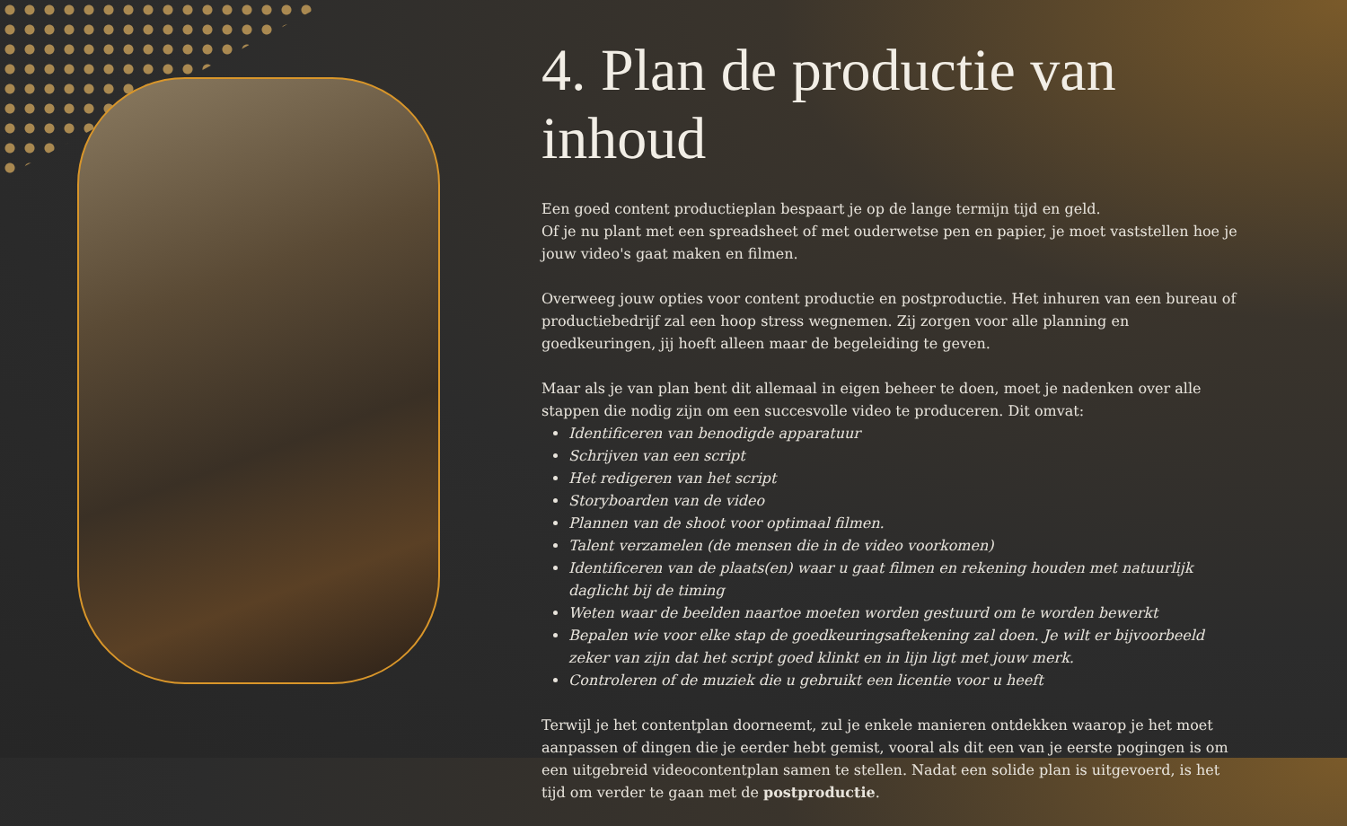4. Plan de productie van inhoud
Een goed content productieplan bespaart je op de lange termijn tijd en geld.
Of je nu plant met een spreadsheet of met ouderwetse pen en papier, je moet vaststellen hoe je jouw video's gaat maken en filmen.
Overweeg jouw opties voor content productie en postproductie. Het inhuren van een bureau of productiebedrijf zal een hoop stress wegnemen. Zij zorgen voor alle planning en goedkeuringen, jij hoeft alleen maar de begeleiding te geven.
Maar als je van plan bent dit allemaal in eigen beheer te doen, moet je nadenken over alle stappen die nodig zijn om een succesvolle video te produceren. Dit omvat:
Identificeren van benodigde apparatuur
Schrijven van een script
Het redigeren van het script
Storyboarden van de video
Plannen van de shoot voor optimaal filmen.
Talent verzamelen (de mensen die in de video voorkomen)
Identificeren van de plaats(en) waar u gaat filmen en rekening houden met natuurlijk daglicht bij de timing
Weten waar de beelden naartoe moeten worden gestuurd om te worden bewerkt
Bepalen wie voor elke stap de goedkeuringsaftekening zal doen. Je wilt er bijvoorbeeld zeker van zijn dat het script goed klinkt en in lijn ligt met jouw merk.
Controleren of de muziek die u gebruikt een licentie voor u heeft
Terwijl je het contentplan doorneemt, zul je enkele manieren ontdekken waarop je het moet aanpassen of dingen die je eerder hebt gemist, vooral als dit een van je eerste pogingen is om een uitgebreid videocontentplan samen te stellen. Nadat een solide plan is uitgevoerd, is het tijd om verder te gaan met de postproductie.